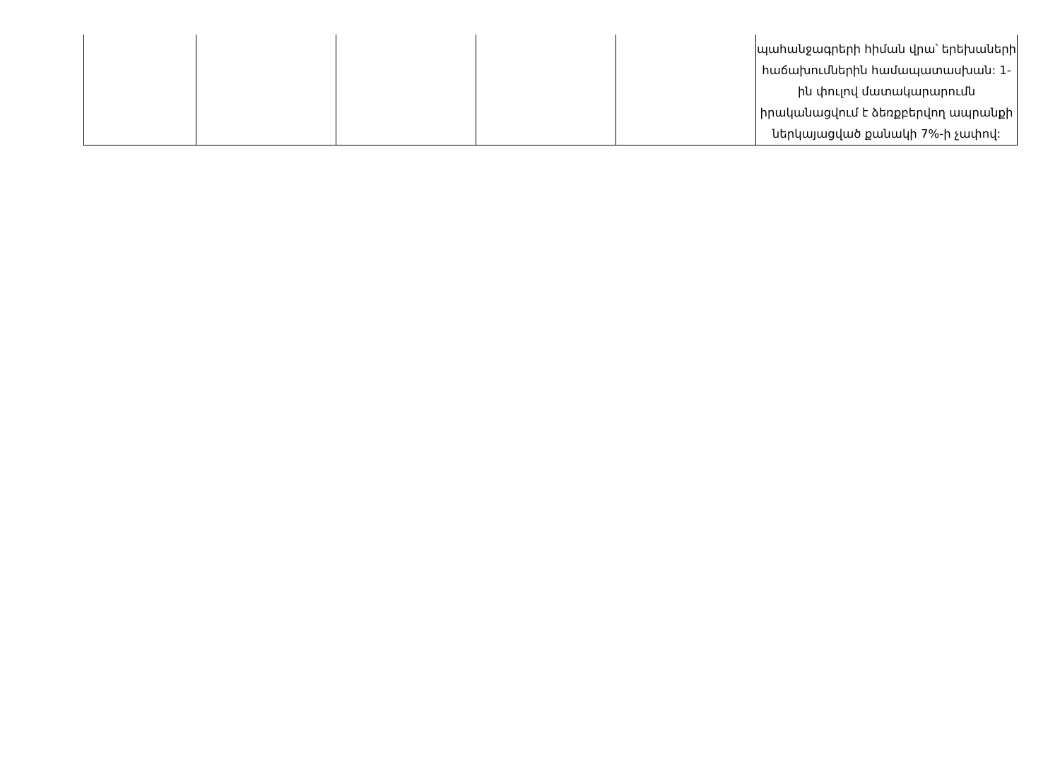| | | | | | պահանջագրերի հիման վրա՝ երեխաների հաճախումներին համապատասխան: 1-ին փուլով մատակարարումն իրականացվում է ձեռքբերվող ապրանքի ներկայացված քանակի 7%-ի չափով: |